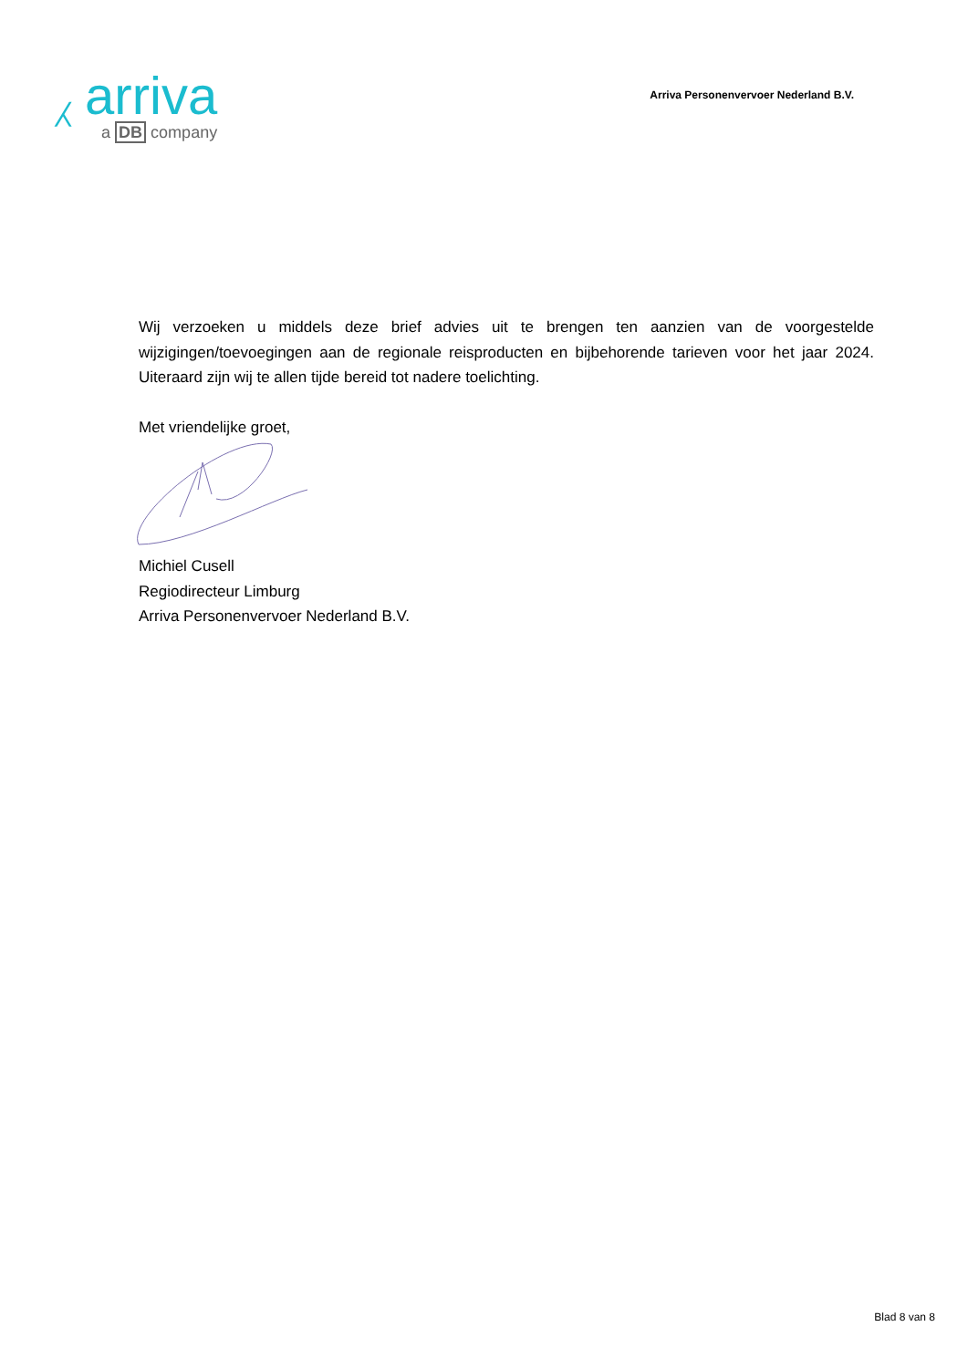⁁ arriva
a DB company
Arriva Personenvervoer Nederland B.V.
Wij verzoeken u middels deze brief advies uit te brengen ten aanzien van de voorgestelde wijzigingen/toevoegingen aan de regionale reisproducten en bijbehorende tarieven voor het jaar 2024. Uiteraard zijn wij te allen tijde bereid tot nadere toelichting.
Met vriendelijke groet,
Michiel Cusell
Regiodirecteur Limburg
Arriva Personenvervoer Nederland B.V.
Blad 8 van 8